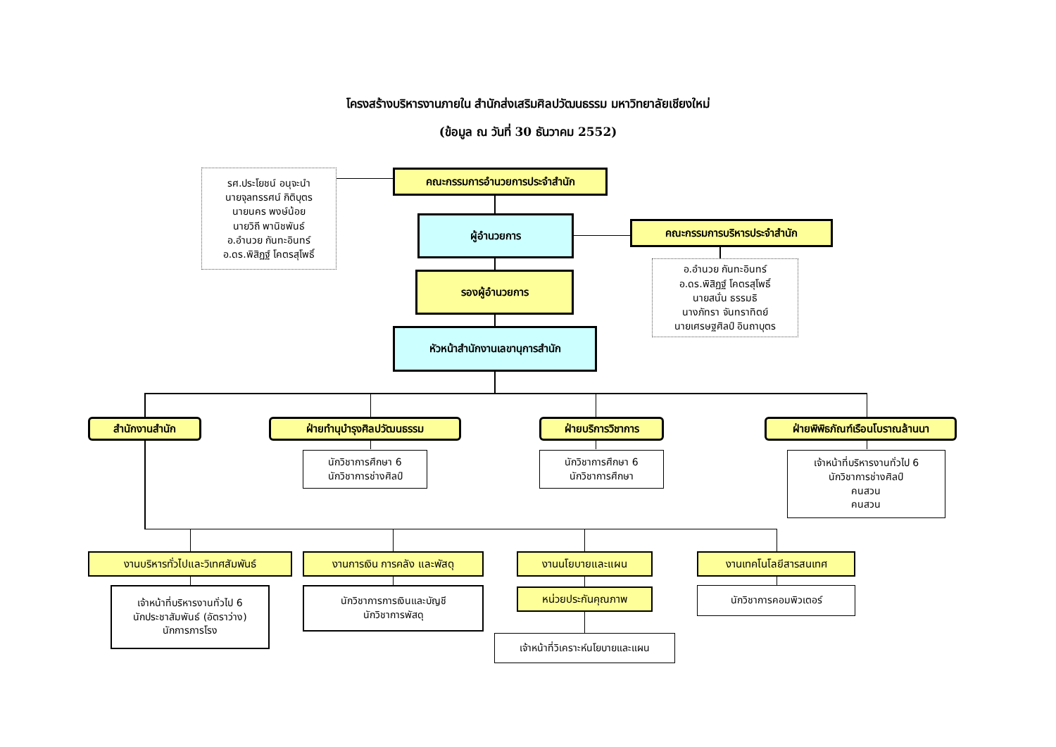โครงสร้างบริหารงานภายใน สำนักส่งเสริมศิลปวัฒนธรรม มหาวิทยาลัยเชียงใหม่
(ข้อมูล ณ วันที่ 30 ธันวาคม 2552)
รศ.ประโยชน์ อนุจะนำ
นายจุลทรรศน์ กิติบุตร
นายนคร พงษ์น้อย
นายวิถี พานิชพันธ์
อ.อำนวย กันทะอินทร์
อ.ดร.พิสิฏฐ์ โคตรสุโพธิ์
คณะกรรมการอำนวยการประจำสำนัก
ผู้อำนวยการ คณะกรรมการบริหารประจำสำนัก
อ.อำนวย กันทะอินทร์
อ.ดร.พิสิฏฐ์ โคตรสุโพธิ์
นายสนั่น ธรรมธิ
นางภัทรา จันทราทิตย์
นายเศรษฐศิลป์ อินถาบุตร
รองผู้อำนวยการ
หัวหน้าสำนักงานเลขานุการสำนัก
สำนักงานสำนัก ฝ่ายทำนุบำรุงศิลปวัฒนธรรม ฝ่ายบริการวิชาการ ฝ่ายพิพิธภัณฑ์เรือนโบราณล้านนา
นักวิชาการศึกษา 6
นักวิชาการช่างศิลป์
นักวิชาการศึกษา 6
นักวิชาการศึกษา
เจ้าหน้าที่บริหารงานทั่วไป 6
นักวิชาการช่างศิลป์
คนสวน
คนสวน
งานบริหารทั่วไปและวิเทศสัมพันธ์ งานการเงิน การคลัง และพัสดุ งานนโยบายและแผน งานเทคโนโลยีสารสนเทศ
เจ้าหน้าที่บริหารงานทั่วไป 6
นักประชาสัมพันธ์ (อัตราว่าง)
นักการภารโรง
นักวิชาการการเงินและบัญชี
นักวิชาการพัสดุ
หน่วยประกันคุณภาพ นักวิชาการคอมพิวเตอร์
เจ้าหน้าที่วิเคราะห์นโยบายและแผน